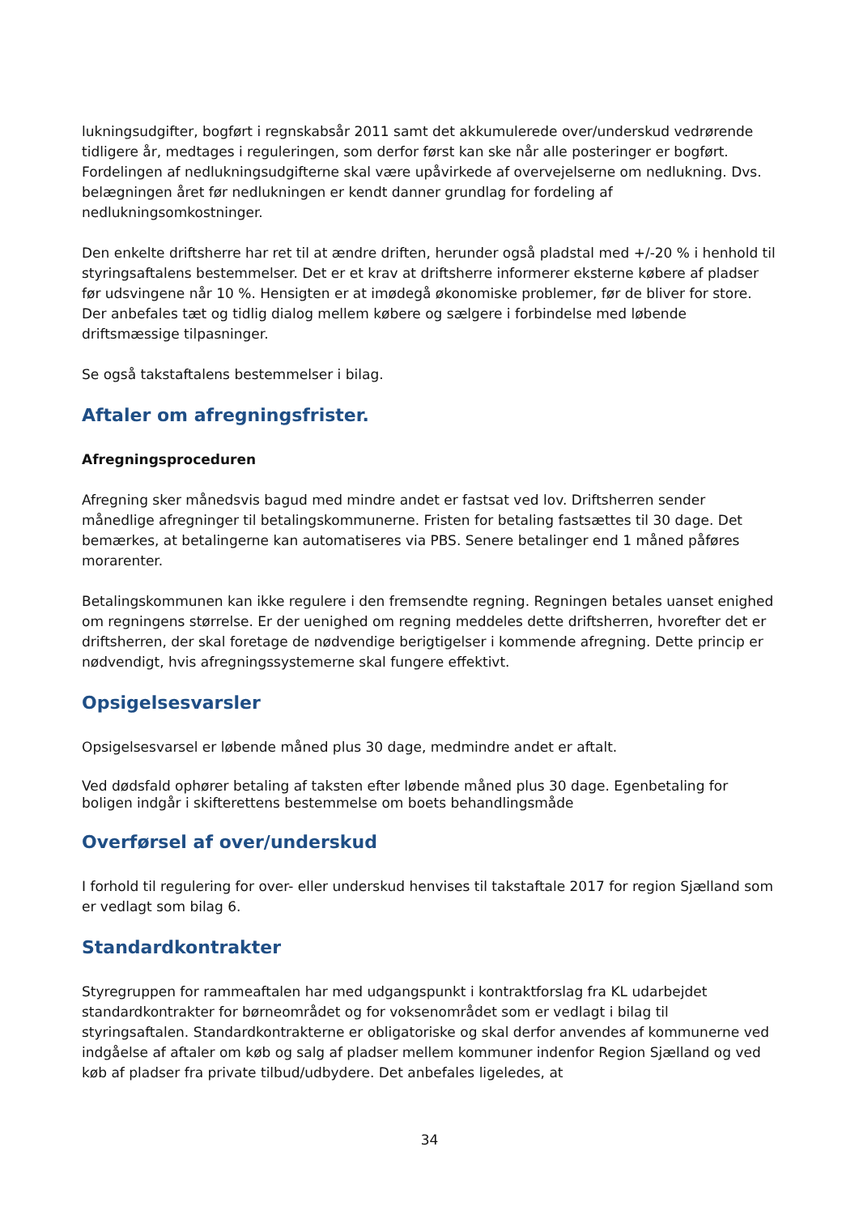lukningsudgifter, bogført i regnskabsår 2011 samt det akkumulerede over/underskud vedrørende tidligere år, medtages i reguleringen, som derfor først kan ske når alle posteringer er bogført. Fordelingen af nedlukningsudgifterne skal være upåvirkede af overvejelserne om nedlukning. Dvs. belægningen året før nedlukningen er kendt danner grundlag for fordeling af nedlukningsomkostninger.
Den enkelte driftsherre har ret til at ændre driften, herunder også pladstal med +/-20 % i henhold til styringsaftalens bestemmelser. Det er et krav at driftsherre informerer eksterne købere af pladser før udsvingene når 10 %. Hensigten er at imødegå økonomiske problemer, før de bliver for store. Der anbefales tæt og tidlig dialog mellem købere og sælgere i forbindelse med løbende driftsmæssige tilpasninger.
Se også takstaftalens bestemmelser i bilag.
Aftaler om afregningsfrister.
Afregningsproceduren
Afregning sker månedsvis bagud med mindre andet er fastsat ved lov. Driftsherren sender månedlige afregninger til betalingskommunerne. Fristen for betaling fastsættes til 30 dage. Det bemærkes, at betalingerne kan automatiseres via PBS. Senere betalinger end 1 måned påføres morarenter.
Betalingskommunen kan ikke regulere i den fremsendte regning. Regningen betales uanset enighed om regningens størrelse. Er der uenighed om regning meddeles dette driftsherren, hvorefter det er driftsherren, der skal foretage de nødvendige berigtigelser i kommende afregning. Dette princip er nødvendigt, hvis afregningssystemerne skal fungere effektivt.
Opsigelsesvarsler
Opsigelsesvarsel er løbende måned plus 30 dage, medmindre andet er aftalt.
Ved dødsfald ophører betaling af taksten efter løbende måned plus 30 dage. Egenbetaling for boligen indgår i skifterettens bestemmelse om boets behandlingsmåde
Overførsel af over/underskud
I forhold til regulering for over- eller underskud henvises til takstaftale 2017 for region Sjælland som er vedlagt som bilag 6.
Standardkontrakter
Styregruppen for rammeaftalen har med udgangspunkt i kontraktforslag fra KL udarbejdet standardkontrakter for børneområdet og for voksenområdet som er vedlagt i bilag til styringsaftalen. Standardkontrakterne er obligatoriske og skal derfor anvendes af kommunerne ved indgåelse af aftaler om køb og salg af pladser mellem kommuner indenfor Region Sjælland og ved køb af pladser fra private tilbud/udbydere. Det anbefales ligeledes, at
34